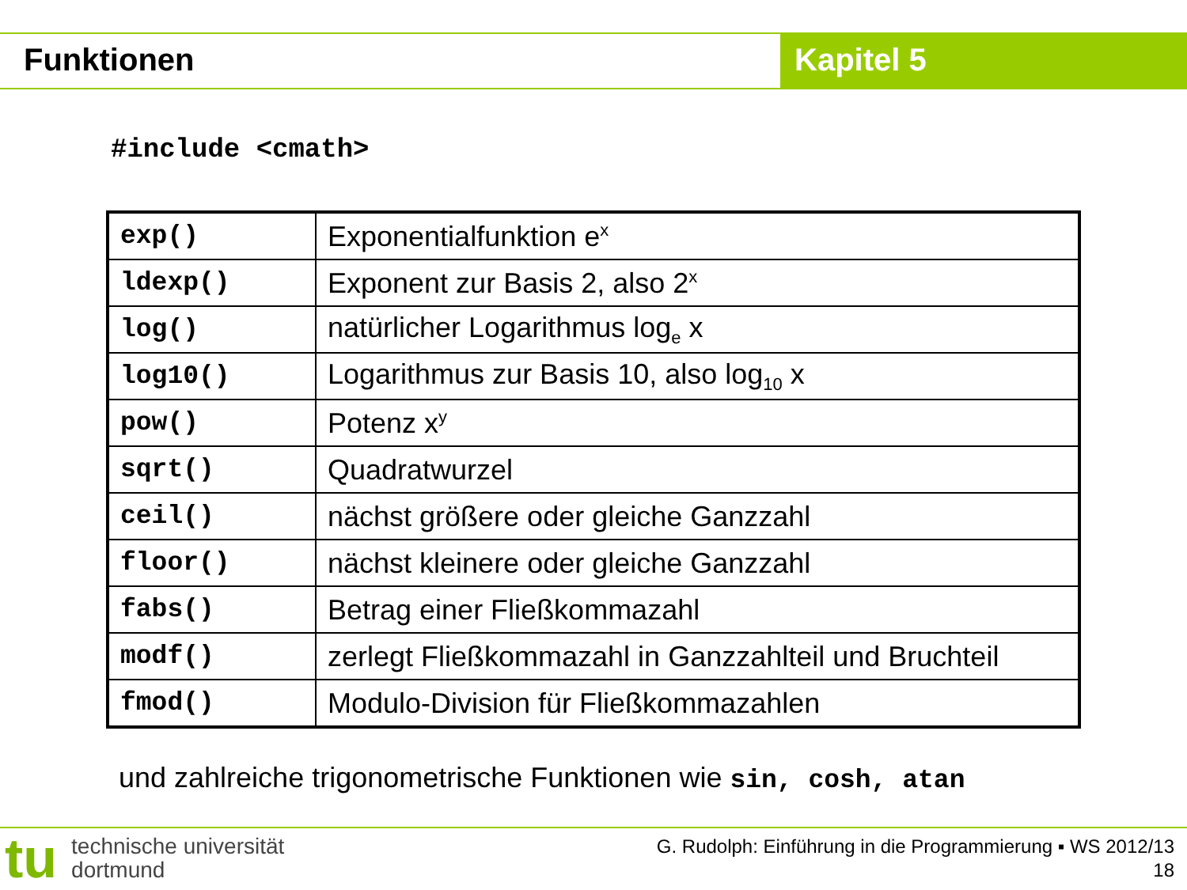Funktionen Kapitel 5
#include <cmath>
| exp() | Exponentialfunktion e<sup>x</sup> |
| ldexp() | Exponent zur Basis 2, also 2<sup>x</sup> |
| log() | natürlicher Logarithmus log<sub>e</sub> x |
| log10() | Logarithmus zur Basis 10, also log<sub>10</sub> x |
| pow() | Potenz x<sup>y</sup> |
| sqrt() | Quadratwurzel |
| ceil() | nächst größere oder gleiche Ganzzahl |
| floor() | nächst kleinere oder gleiche Ganzzahl |
| fabs() | Betrag einer Fließkommazahl |
| modf() | zerlegt Fließkommazahl in Ganzzahlteil und Bruchteil |
| fmod() | Modulo-Division für Fließkommazahlen |
und zahlreiche trigonometrische Funktionen wie sin, cosh, atan
tu
technische universität
dortmund
G. Rudolph: Einführung in die Programmierung ▪ WS 2012/13
18